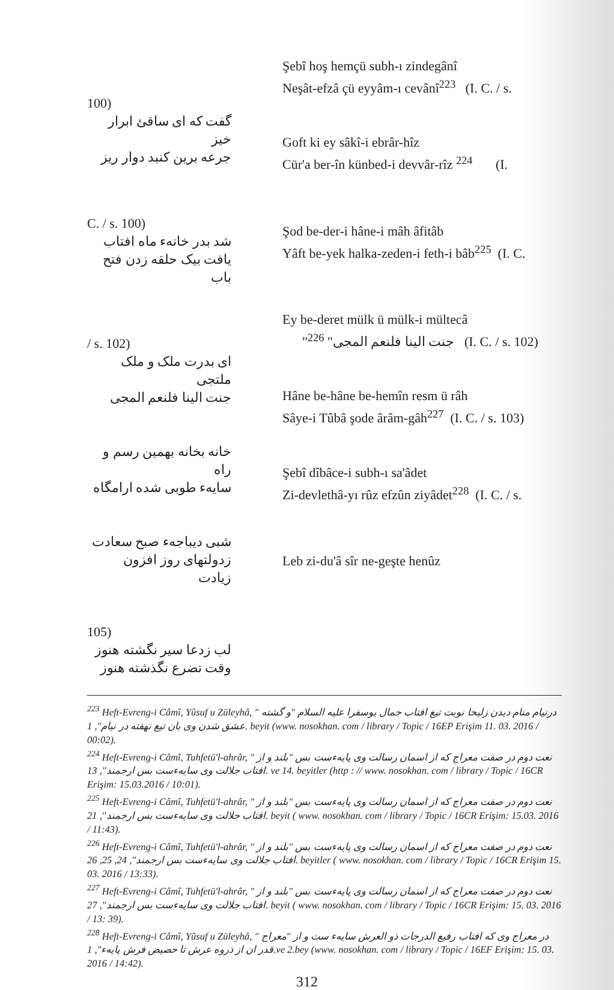100)
گفت که ای ساقئ ابرار خیز
جرعه برین کنبد دوار ریز
C. / s. 100)
شد بدر خانهء ماه افتاب
یافت بیک حلقه زدن فتح باب
/ s. 102)
ای بدرت ملک و ملک ملتجی
جنت الینا فلنعم المجی
خانه بخانه بهمین رسم و راه
سایهء طوبی شده ارامگاه
شبی دیباجهء صبح سعادت
زدولتهای روز افزون زیادت
105)
لب زدعا سیر نگشته هنوز
وقت تضرع نگذشته هنوز
Şebî hoş hemçü subh-ı zindegânî
Neşât-efzâ çü eyyâm-ı cevânî<sup>223</sup> (I. C. / s.
Goft ki ey sâkî-i ebrâr-hîz
Cür'a ber-în künbed-i devvâr-rîz <sup>224</sup> (I.
Şod be-der-i hâne-i mâh âfitâb
Yâft be-yek halka-zeden-i feth-i bâb<sup>225</sup> (I. C.
Ey be-deret mülk ü mülk-i mültecâ
"جنت الینا فلنعم المجی" <sup>226</sup> (I. C. / s. 102)
Hâne be-hâne be-hemîn resm ü râh
Sâye-i Tûbâ şode ârâm-gâh<sup>227</sup> (I. C. / s. 103)
Şebî dîbâce-i subh-ı sa'âdet
Zi-devlethâ-yı rûz efzûn ziyâdet<sup>228</sup> (I. C. / s.
Leb zi-du'â sîr ne-geşte henûz
<sup>223</sup> Heft-Evreng-i Câmî, Yûsuf u Züleyhâ, " درنیام منام دیدن زلیخا نوبت تیغ افتاب جمال یوسفرا علیه السلام "و گشته عشق شدن وی بان تیغ نهفته در نیام", 1. beyit (www. nosokhan. com / library / Topic / 16EP Erişim 11. 03. 2016 / 00:02).
<sup>224</sup> Heft-Evreng-i Câmî, Tuhfetü'l-ahrâr, " نعت دوم در صفت معراج که از اسمان رسالت وی پایهءست بس "بلند و از افتاب جلالت وی سایهءست بس ارجمند", 13. ve 14. beyitler (http : // www. nosokhan. com / library / Topic / 16CR Erişim: 15.03.2016 / 10:01).
<sup>225</sup> Heft-Evreng-i Câmî, Tuhfetü'l-ahrâr, " نعت دوم در صفت معراج که از اسمان رسالت وی پایهءست بس "بلند و از افتاب جلالت وی سایهءست بس ارجمند", 21. beyit ( www. nosokhan. com / library / Topic / 16CR Erişim: 15.03. 2016 / 11:43).
<sup>226</sup> Heft-Evreng-i Câmî, Tuhfetü'l-ahrâr, " نعت دوم در صفت معراج که از اسمان رسالت وی پایهءست بس "بلند و از افتاب جلالت وی سایهءست بس ارجمند", 24, 25, 26. beyitler ( www. nosokhan. com / library / Topic / 16CR Erişim 15. 03. 2016 / 13:33).
<sup>227</sup> Heft-Evreng-i Câmî, Tuhfetü'l-ahrâr, " نعت دوم در صفت معراج که از اسمان رسالت وی پایهءست بس "بلند و از افتاب جلالت وی سایهءست بس ارجمند", 27. beyit ( www. nosokhan. com / library / Topic / 16CR Erişim: 15. 03. 2016 / 13: 39).
<sup>228</sup> Heft-Evreng-i Câmî, Yûsuf u Züleyhâ, " در معراج وی که افتاب رفیع الدرجات ذو العرش سایهء ست و از "معراج قدر ان از ذروه عرش تا حضیض فرش پایهء", 1.ve 2.bey (www. nosokhan. com / library / Topic / 16EF Erişim: 15. 03. 2016 / 14:42).
312